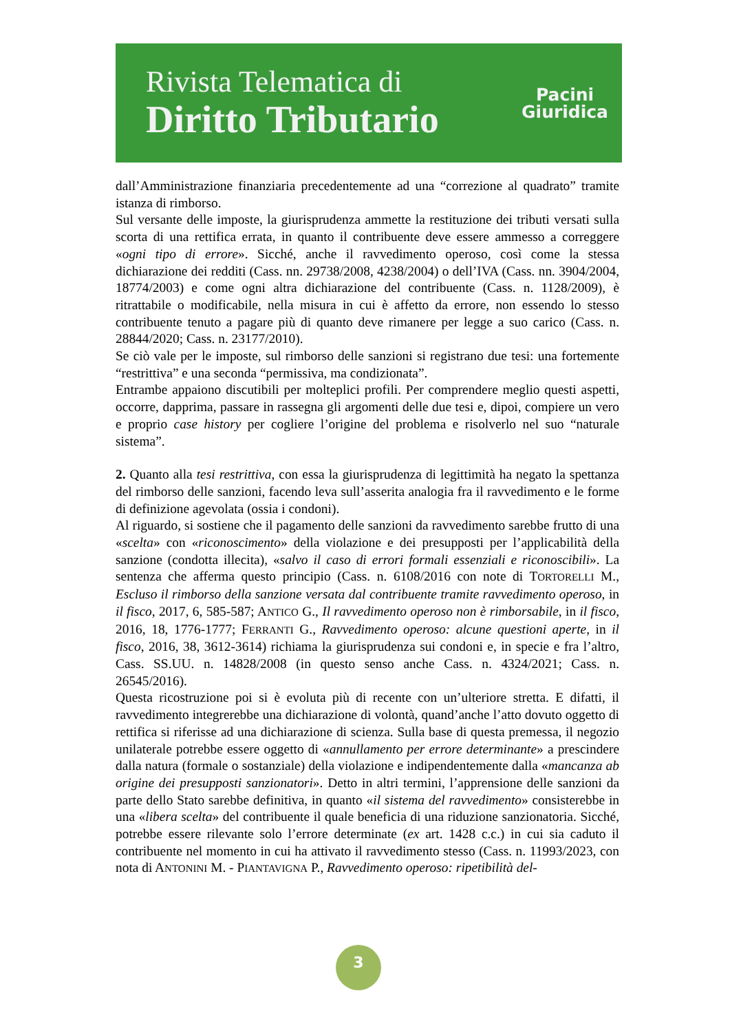Rivista Telematica di
Diritto Tributario
Pacini
Giuridica
dall’Amministrazione finanziaria precedentemente ad una “correzione al quadrato” tramite istanza di rimborso.
Sul versante delle imposte, la giurisprudenza ammette la restituzione dei tributi versati sulla scorta di una rettifica errata, in quanto il contribuente deve essere ammesso a correggere «ogni tipo di errore». Sicché, anche il ravvedimento operoso, così come la stessa dichiarazione dei redditi (Cass. nn. 29738/2008, 4238/2004) o dell’IVA (Cass. nn. 3904/2004, 18774/2003) e come ogni altra dichiarazione del contribuente (Cass. n. 1128/2009), è ritrattabile o modificabile, nella misura in cui è affetto da errore, non essendo lo stesso contribuente tenuto a pagare più di quanto deve rimanere per legge a suo carico (Cass. n. 28844/2020; Cass. n. 23177/2010).
Se ciò vale per le imposte, sul rimborso delle sanzioni si registrano due tesi: una fortemente “restrittiva” e una seconda “permissiva, ma condizionata”.
Entrambe appaiono discutibili per molteplici profili. Per comprendere meglio questi aspetti, occorre, dapprima, passare in rassegna gli argomenti delle due tesi e, dipoi, compiere un vero e proprio case history per cogliere l’origine del problema e risolverlo nel suo “naturale sistema”.
2. Quanto alla tesi restrittiva, con essa la giurisprudenza di legittimità ha negato la spettanza del rimborso delle sanzioni, facendo leva sull’asserita analogia fra il ravvedimento e le forme di definizione agevolata (ossia i condoni).
Al riguardo, si sostiene che il pagamento delle sanzioni da ravvedimento sarebbe frutto di una «scelta» con «riconoscimento» della violazione e dei presupposti per l’applicabilità della sanzione (condotta illecita), «salvo il caso di errori formali essenziali e riconoscibili». La sentenza che afferma questo principio (Cass. n. 6108/2016 con note di TORTORELLI M., Escluso il rimborso della sanzione versata dal contribuente tramite ravvedimento operoso, in il fisco, 2017, 6, 585-587; ANTICO G., Il ravvedimento operoso non è rimborsabile, in il fisco, 2016, 18, 1776-1777; FERRANTI G., Ravvedimento operoso: alcune questioni aperte, in il fisco, 2016, 38, 3612-3614) richiama la giurisprudenza sui condoni e, in specie e fra l’altro, Cass. SS.UU. n. 14828/2008 (in questo senso anche Cass. n. 4324/2021; Cass. n. 26545/2016).
Questa ricostruzione poi si è evoluta più di recente con un’ulteriore stretta. E difatti, il ravvedimento integrerebbe una dichiarazione di volontà, quand’anche l’atto dovuto oggetto di rettifica si riferisse ad una dichiarazione di scienza. Sulla base di questa premessa, il negozio unilaterale potrebbe essere oggetto di «annullamento per errore determinante» a prescindere dalla natura (formale o sostanziale) della violazione e indipendentemente dalla «mancanza ab origine dei presupposti sanzionatori». Detto in altri termini, l’apprensione delle sanzioni da parte dello Stato sarebbe definitiva, in quanto «il sistema del ravvedimento» consisterebbe in una «libera scelta» del contribuente il quale beneficia di una riduzione sanzionatoria. Sicché, potrebbe essere rilevante solo l’errore determinate (ex art. 1428 c.c.) in cui sia caduto il contribuente nel momento in cui ha attivato il ravvedimento stesso (Cass. n. 11993/2023, con nota di ANTONINI M. - PIANTAVIGNA P., Ravvedimento operoso: ripetibilità del-
3